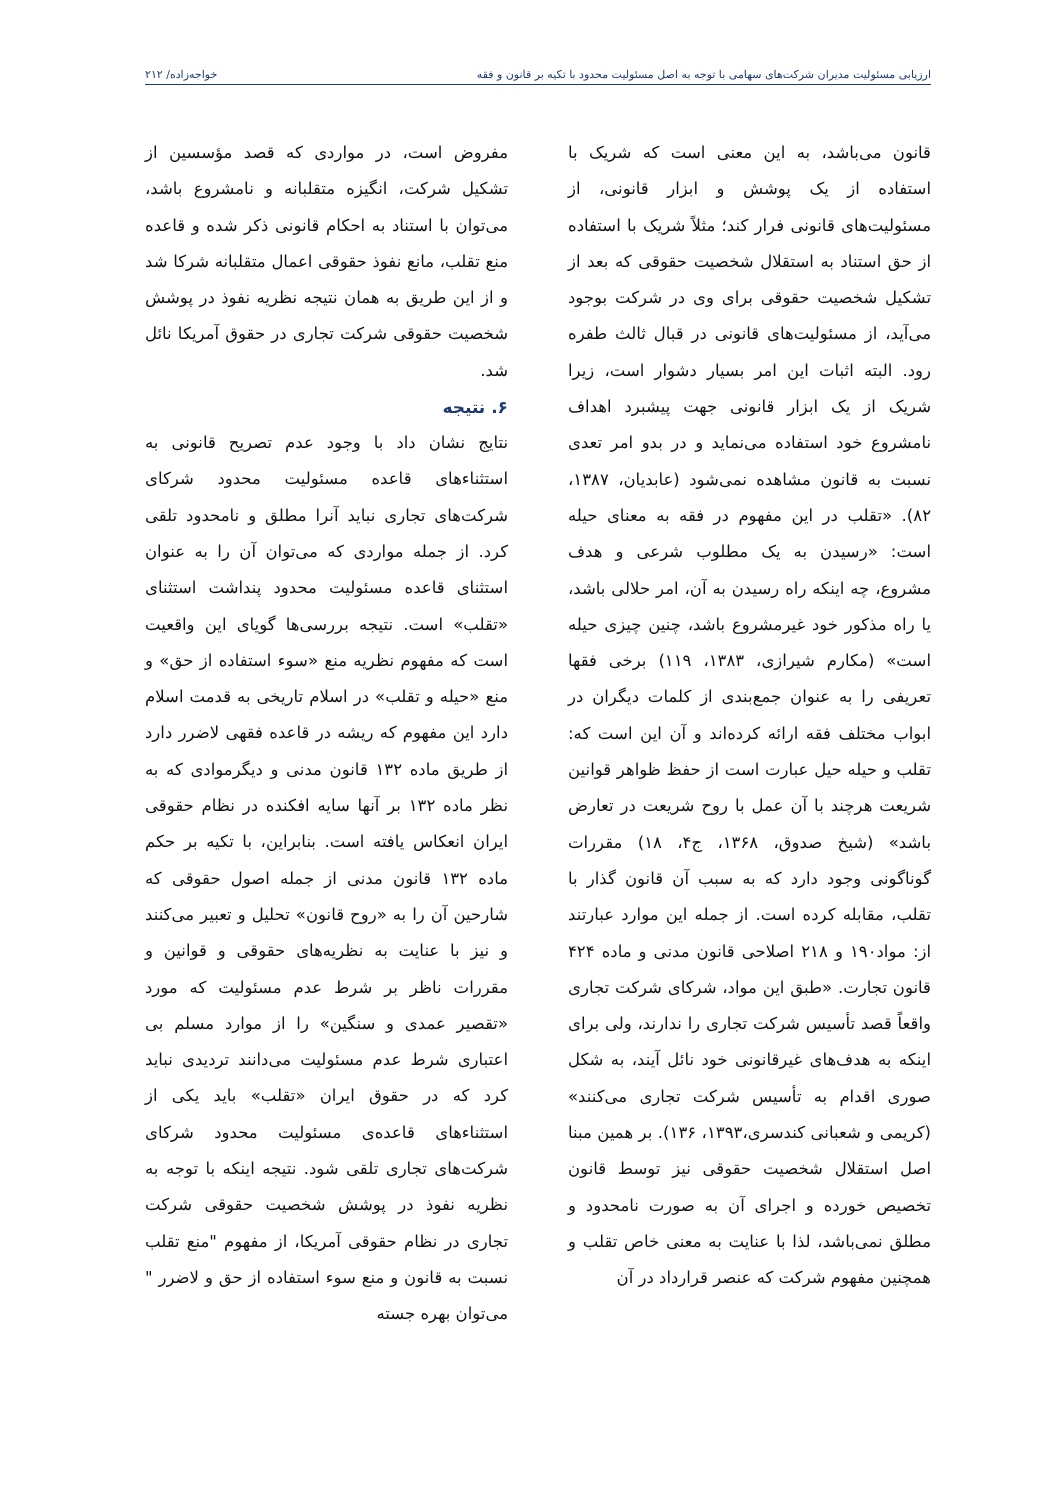ارزیابی مسئولیت مدیران شرکت‌های سهامی با توجه به اصل مسئولیت محدود با تکیه بر قانون و فقه خواجه‌زاده/ ۲۱۲
قانون می‌باشد، به این معنی است که شریک با استفاده از یک پوشش و ابزار قانونی، از مسئولیت‌های قانونی فرار کند؛ مثلاً شریک با استفاده از حق استناد به استقلال شخصیت حقوقی که بعد از تشکیل شخصیت حقوقی برای وی در شرکت بوجود می‌آید، از مسئولیت‌های قانونی در قبال ثالث طفره رود. البته اثبات این امر بسیار دشوار است، زیرا شریک از یک ابزار قانونی جهت پیشبرد اهداف نامشروع خود استفاده می‌نماید و در بدو امر تعدی نسبت به قانون مشاهده نمی‌شود (عابدیان، ۱۳۸۷، ۸۲). «تقلب در این مفهوم در فقه به معنای حیله است: «رسیدن به یک مطلوب شرعی و هدف مشروع، چه اینکه راه رسیدن به آن، امر حلالی باشد، یا راه مذکور خود غیرمشروع باشد، چنین چیزی حیله است» (مکارم شیرازی، ۱۳۸۳، ۱۱۹) برخی فقها تعریفی را به عنوان جمع‌بندی از کلمات دیگران در ابواب مختلف فقه ارائه کرده‌اند و آن این است که: تقلب و حیله حیل عبارت است از حفظ ظواهر قوانین شریعت هرچند با آن عمل با روح شریعت در تعارض باشد» (شیخ صدوق، ۱۳۶۸، ج۴، ۱۸) مقررات گوناگونی وجود دارد که به سبب آن قانون گذار با تقلب، مقابله کرده است. از جمله این موارد عبارتند از: مواد۱۹۰ و ۲۱۸ اصلاحی قانون مدنی و ماده ۴۲۴ قانون تجارت. «طبق این مواد، شرکای شرکت تجاری واقعاً قصد تأسیس شرکت تجاری را ندارند، ولی برای اینکه به هدف‌های غیرقانونی خود نائل آیند، به شکل صوری اقدام به تأسیس شرکت تجاری می‌کنند» (کریمی و شعبانی کندسری،۱۳۹۳، ۱۳۶). بر همین مبنا اصل استقلال شخصیت حقوقی نیز توسط قانون تخصیص خورده و اجرای آن به صورت نامحدود و مطلق نمی‌باشد، لذا با عنایت به معنی خاص تقلب و همچنین مفهوم شرکت که عنصر قرارداد در آن
مفروض است، در مواردی که قصد مؤسسین از تشکیل شرکت، انگیزه متقلبانه و نامشروع باشد، می‌توان با استناد به احکام قانونی ذکر شده و قاعده منع تقلب، مانع نفوذ حقوقی اعمال متقلبانه شرکا شد و از این طریق به همان نتیجه نظریه نفوذ در پوشش شخصیت حقوقی شرکت تجاری در حقوق آمریکا نائل شد.
۶. نتیجه
نتایج نشان داد با وجود عدم تصریح قانونی به استثناءهای قاعده مسئولیت محدود شرکای شرکت‌های تجاری نباید آنرا مطلق و نامحدود تلقی کرد. از جمله مواردی که می‌توان آن را به عنوان استثنای قاعده مسئولیت محدود پنداشت استثنای «تقلب» است. نتیجه بررسی‌ها گویای این واقعیت است که مفهوم نظریه منع «سوء استفاده از حق» و منع «حیله و تقلب» در اسلام تاریخی به قدمت اسلام دارد این مفهوم که ریشه در قاعده فقهی لاضرر دارد از طریق ماده ۱۳۲ قانون مدنی و دیگرموادی که به نظر ماده ۱۳۲ بر آنها سایه افکنده در نظام حقوقی ایران انعکاس یافته است. بنابراین، با تکیه بر حکم ماده ۱۳۲ قانون مدنی از جمله اصول حقوقی که شارحین آن را به «روح قانون» تحلیل و تعبیر می‌کنند و نیز با عنایت به نظریه‌های حقوقی و قوانین و مقررات ناظر بر شرط عدم مسئولیت که مورد «تقصیر عمدی و سنگین» را از موارد مسلم بی اعتباری شرط عدم مسئولیت می‌دانند تردیدی نباید کرد که در حقوق ایران «تقلب» باید یکی از استثناءهای قاعده‌ی مسئولیت محدود شرکای شرکت‌های تجاری تلقی شود. نتیجه اینکه با توجه به نظریه نفوذ در پوشش شخصیت حقوقی شرکت تجاری در نظام حقوقی آمریکا، از مفهوم "منع تقلب نسبت به قانون و منع سوء استفاده از حق و لاضرر " می‌توان بهره جسته